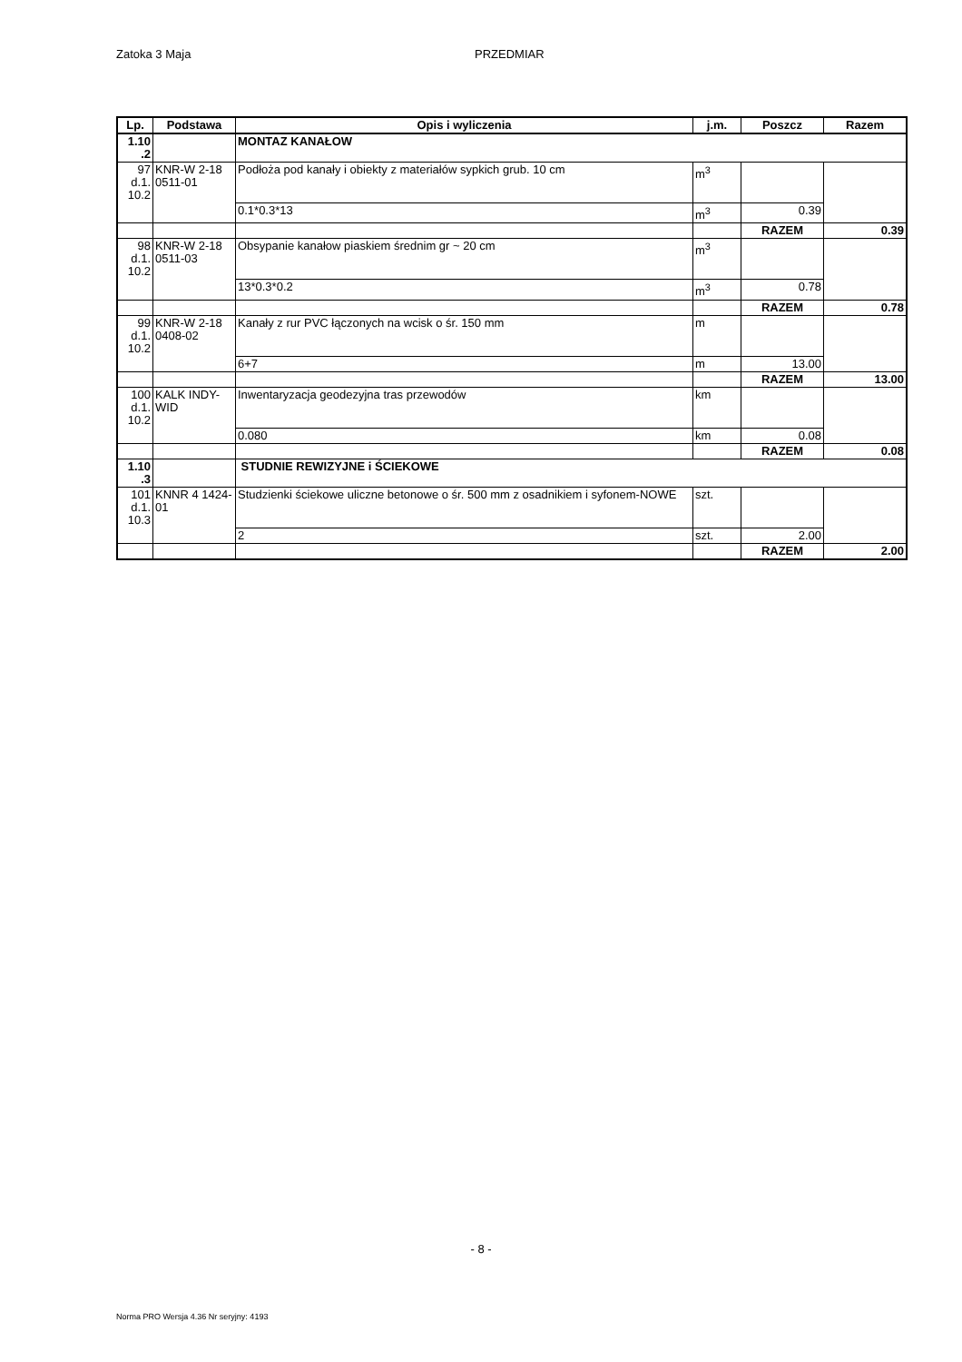Zatoka 3 Maja PRZEDMIAR
| Lp. | Podstawa | Opis i wyliczenia | j.m. | Poszcz | Razem |
| --- | --- | --- | --- | --- | --- |
| 1.10 .2 | | MONTAZ KANAŁOW | | | |
| 97 d.1. 10.2 | KNR-W 2-18 0511-01 | Podłoża pod kanały i obiekty z materiałów sypkich grub. 10 cm | m<sup>3</sup> | | |
| | | 0.1*0.3*13 | m<sup>3</sup> | 0.39 | |
| | | | | RAZEM | 0.39 |
| 98 d.1. 10.2 | KNR-W 2-18 0511-03 | Obsypanie kanałow piaskiem średnim gr ~ 20 cm | m<sup>3</sup> | | |
| | | 13*0.3*0.2 | m<sup>3</sup> | 0.78 | |
| | | | | RAZEM | 0.78 |
| 99 d.1. 10.2 | KNR-W 2-18 0408-02 | Kanały z rur PVC łączonych na wcisk o śr. 150 mm | m | | |
| | | 6+7 | m | 13.00 | |
| | | | | RAZEM | 13.00 |
| 100 d.1. 10.2 | KALK INDY-WID | Inwentaryzacja geodezyjna tras przewodów | km | | |
| | | 0.080 | km | 0.08 | |
| | | | | RAZEM | 0.08 |
| 1.10 .3 | | STUDNIE REWIZYJNE i ŚCIEKOWE | | | |
| 101 d.1. 10.3 | KNNR 4 1424-01 | Studzienki ściekowe uliczne betonowe o śr. 500 mm z osadnikiem i syfonem-NOWE | szt. | | |
| | | 2 | szt. | 2.00 | |
| | | | | RAZEM | 2.00 |
- 8 -
Norma PRO Wersja 4.36 Nr seryjny: 4193